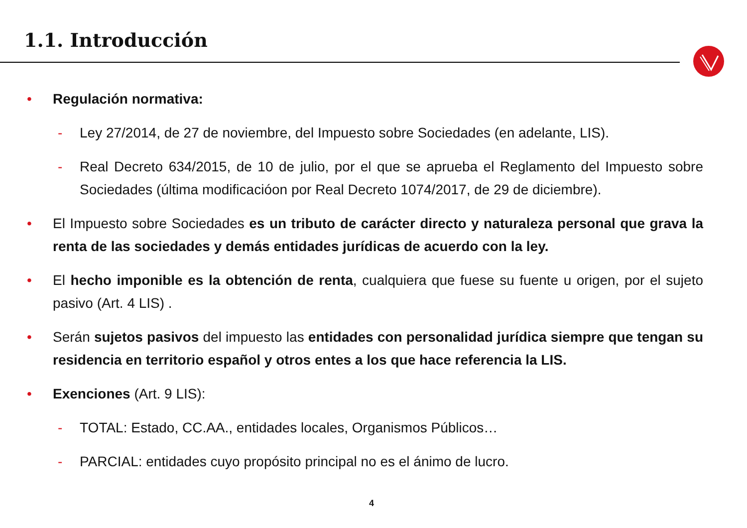1.1. Introducción
• Regulación normativa:
- Ley 27/2014, de 27 de noviembre, del Impuesto sobre Sociedades (en adelante, LIS).
- Real Decreto 634/2015, de 10 de julio, por el que se aprueba el Reglamento del Impuesto sobre Sociedades (última modificacióon por Real Decreto 1074/2017, de 29 de diciembre).
• El Impuesto sobre Sociedades es un tributo de carácter directo y naturaleza personal que grava la renta de las sociedades y demás entidades jurídicas de acuerdo con la ley.
• El hecho imponible es la obtención de renta, cualquiera que fuese su fuente u origen, por el sujeto pasivo (Art. 4 LIS) .
• Serán sujetos pasivos del impuesto las entidades con personalidad jurídica siempre que tengan su residencia en territorio español y otros entes a los que hace referencia la LIS.
• Exenciones (Art. 9 LIS):
- TOTAL: Estado, CC.AA., entidades locales, Organismos Públicos…
- PARCIAL: entidades cuyo propósito principal no es el ánimo de lucro.
4